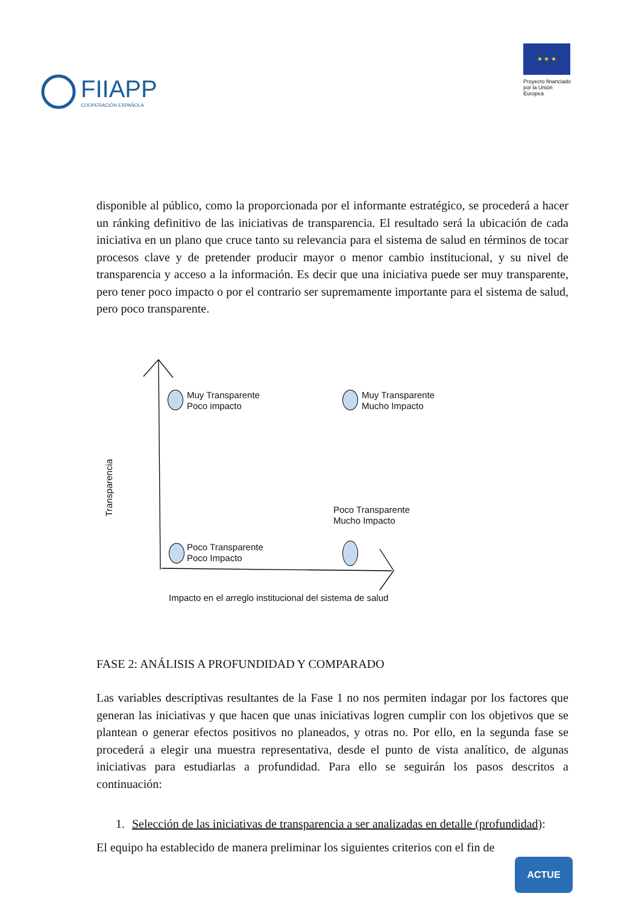FIIAPP
COOPERACIÓN ESPAÑOLA
★ ★ ★
Proyecto financiado por la Unión Europea
disponible al público, como la proporcionada por el informante estratégico, se procederá a hacer un ránking definitivo de las iniciativas de transparencia. El resultado será la ubicación de cada iniciativa en un plano que cruce tanto su relevancia para el sistema de salud en términos de tocar procesos clave y de pretender producir mayor o menor cambio institucional, y su nivel de transparencia y acceso a la información. Es decir que una iniciativa puede ser muy transparente, pero tener poco impacto o por el contrario ser supremamente importante para el sistema de salud, pero poco transparente.
Transparencia
Muy Transparente
Poco impacto
Muy Transparente
Mucho Impacto
Poco Transparente
Mucho Impacto
Poco Transparente
Poco Impacto
Impacto en el arreglo institucional del sistema de salud
FASE 2: ANÁLISIS A PROFUNDIDAD Y COMPARADO
Las variables descriptivas resultantes de la Fase 1 no nos permiten indagar por los factores que generan las iniciativas y que hacen que unas iniciativas logren cumplir con los objetivos que se plantean o generar efectos positivos no planeados, y otras no. Por ello, en la segunda fase se procederá a elegir una muestra representativa, desde el punto de vista analítico, de algunas iniciativas para estudiarlas a profundidad. Para ello se seguirán los pasos descritos a continuación:
1. Selección de las iniciativas de transparencia a ser analizadas en detalle (profundidad):
El equipo ha establecido de manera preliminar los siguientes criterios con el fin de
ACTUE